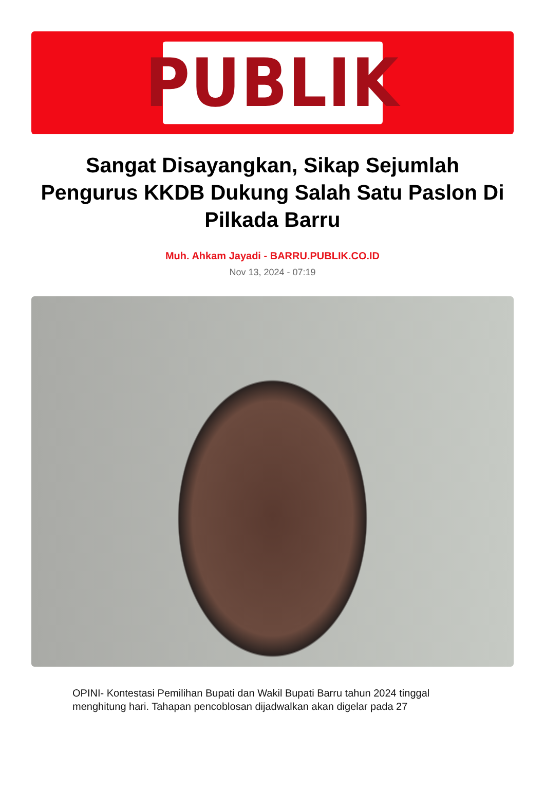PUBLIK
Sangat Disayangkan, Sikap Sejumlah Pengurus KKDB Dukung Salah Satu Paslon Di Pilkada Barru
Muh. Ahkam Jayadi - BARRU.PUBLIK.CO.ID
Nov 13, 2024 - 07:19
OPINI- Kontestasi Pemilihan Bupati dan Wakil Bupati Barru tahun 2024 tinggal menghitung hari. Tahapan pencoblosan dijadwalkan akan digelar pada 27